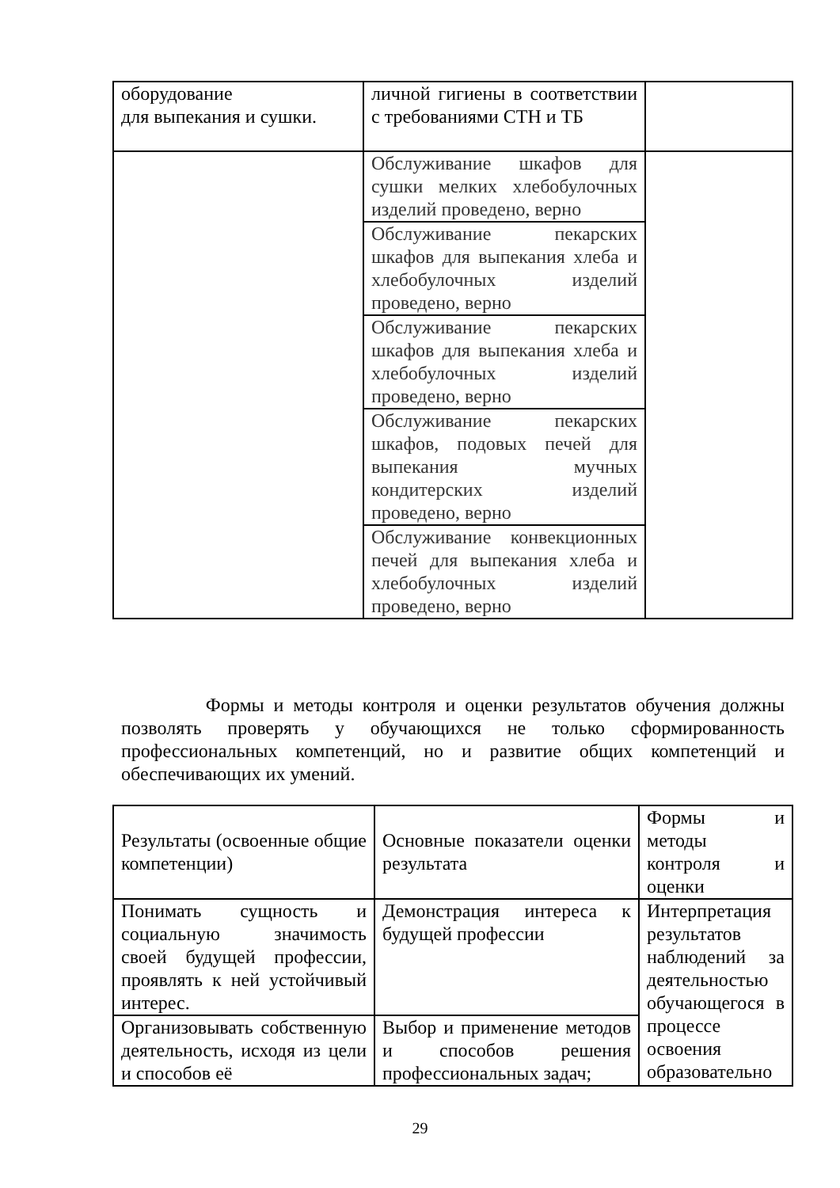| оборудование для выпекания и сушки. | личной гигиены в соответствии с требованиями СТН и ТБ | |
| | Обслуживание шкафов для сушки мелких хлебобулочных изделий проведено, верно | |
| | Обслуживание пекарских шкафов для выпекания хлеба и хлебобулочных изделий проведено, верно | |
| | Обслуживание пекарских шкафов для выпекания хлеба и хлебобулочных изделий проведено, верно | |
| | Обслуживание пекарских шкафов, подовых печей для выпекания мучных кондитерских изделий проведено, верно | |
| | Обслуживание конвекционных печей для выпекания хлеба и хлебобулочных изделий проведено, верно | |
Формы и методы контроля и оценки результатов обучения должны позволять проверять у обучающихся не только сформированность профессиональных компетенций, но и развитие общих компетенций и обеспечивающих их умений.
| Результаты (освоенные общие компетенции) | Основные показатели оценки результата | Формы и методы контроля и оценки |
| Понимать сущность и социальную значимость своей будущей профессии, проявлять к ней устойчивый интерес. | Демонстрация интереса к будущей профессии | Интерпретация результатов наблюдений за деятельностью обучающегося в процессе освоения образовательно |
| Организовывать собственную деятельность, исходя из цели и способов её | Выбор и применение методов и способов решения профессиональных задач; | |
29